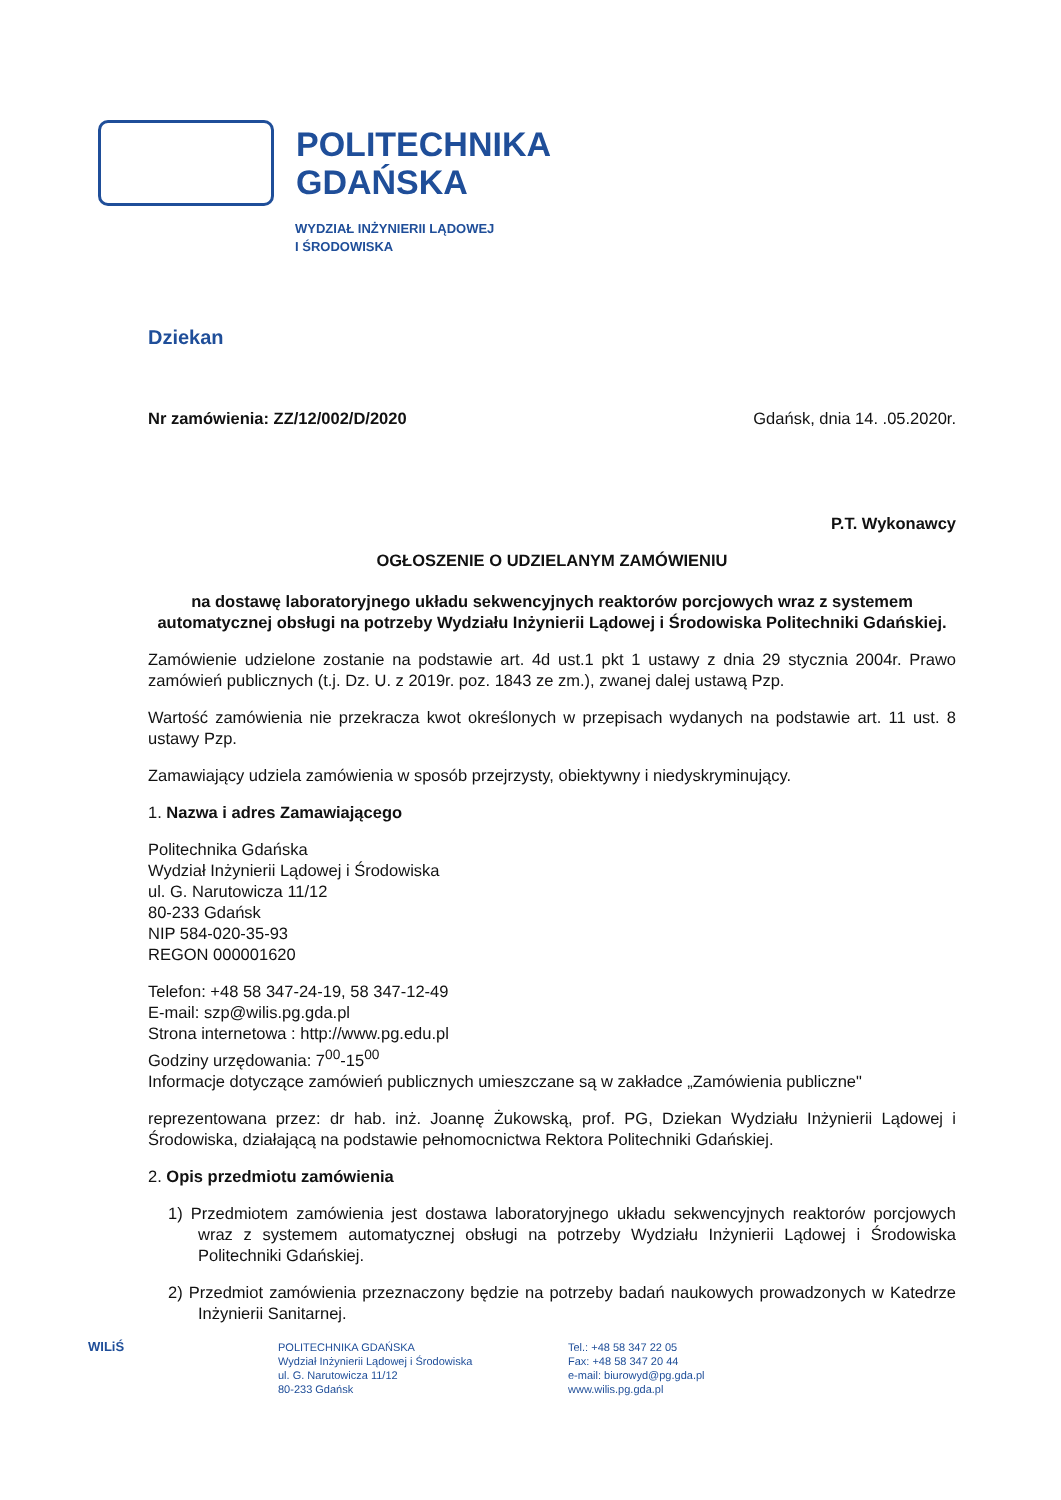POLITECHNIKA
GDAŃSKA
WYDZIAŁ INŻYNIERII LĄDOWEJ
I ŚRODOWISKA
Dziekan
Nr zamówienia: ZZ/12/002/D/2020 Gdańsk, dnia 14. .05.2020r.
P.T. Wykonawcy
OGŁOSZENIE O UDZIELANYM ZAMÓWIENIU
na dostawę laboratoryjnego układu sekwencyjnych reaktorów porcjowych wraz z systemem automatycznej obsługi na potrzeby Wydziału Inżynierii Lądowej i Środowiska Politechniki Gdańskiej.
Zamówienie udzielone zostanie na podstawie art. 4d ust.1 pkt 1 ustawy z dnia 29 stycznia 2004r. Prawo zamówień publicznych (t.j. Dz. U. z 2019r. poz. 1843 ze zm.), zwanej dalej ustawą Pzp.
Wartość zamówienia nie przekracza kwot określonych w przepisach wydanych na podstawie art. 11 ust. 8 ustawy Pzp.
Zamawiający udziela zamówienia w sposób przejrzysty, obiektywny i niedyskryminujący.
1. Nazwa i adres Zamawiającego
Politechnika Gdańska
Wydział Inżynierii Lądowej i Środowiska
ul. G. Narutowicza 11/12
80-233 Gdańsk
NIP 584-020-35-93
REGON 000001620
Telefon: +48 58 347-24-19, 58 347-12-49
E-mail: szp@wilis.pg.gda.pl
Strona internetowa : http://www.pg.edu.pl
Godziny urzędowania: 7<sup>00</sup>-15<sup>00</sup>
Informacje dotyczące zamówień publicznych umieszczane są w zakładce „Zamówienia publiczne"
reprezentowana przez: dr hab. inż. Joannę Żukowską, prof. PG, Dziekan Wydziału Inżynierii Lądowej i Środowiska, działającą na podstawie pełnomocnictwa Rektora Politechniki Gdańskiej.
2. Opis przedmiotu zamówienia
1) Przedmiotem zamówienia jest dostawa laboratoryjnego układu sekwencyjnych reaktorów porcjowych wraz z systemem automatycznej obsługi na potrzeby Wydziału Inżynierii Lądowej i Środowiska Politechniki Gdańskiej.
2) Przedmiot zamówienia przeznaczony będzie na potrzeby badań naukowych prowadzonych w Katedrze Inżynierii Sanitarnej.
WILiŚ
POLITECHNIKA GDAŃSKA
Wydział Inżynierii Lądowej i Środowiska
ul. G. Narutowicza 11/12
80-233 Gdańsk
Tel.: +48 58 347 22 05
Fax: +48 58 347 20 44
e-mail: biurowyd@pg.gda.pl
www.wilis.pg.gda.pl